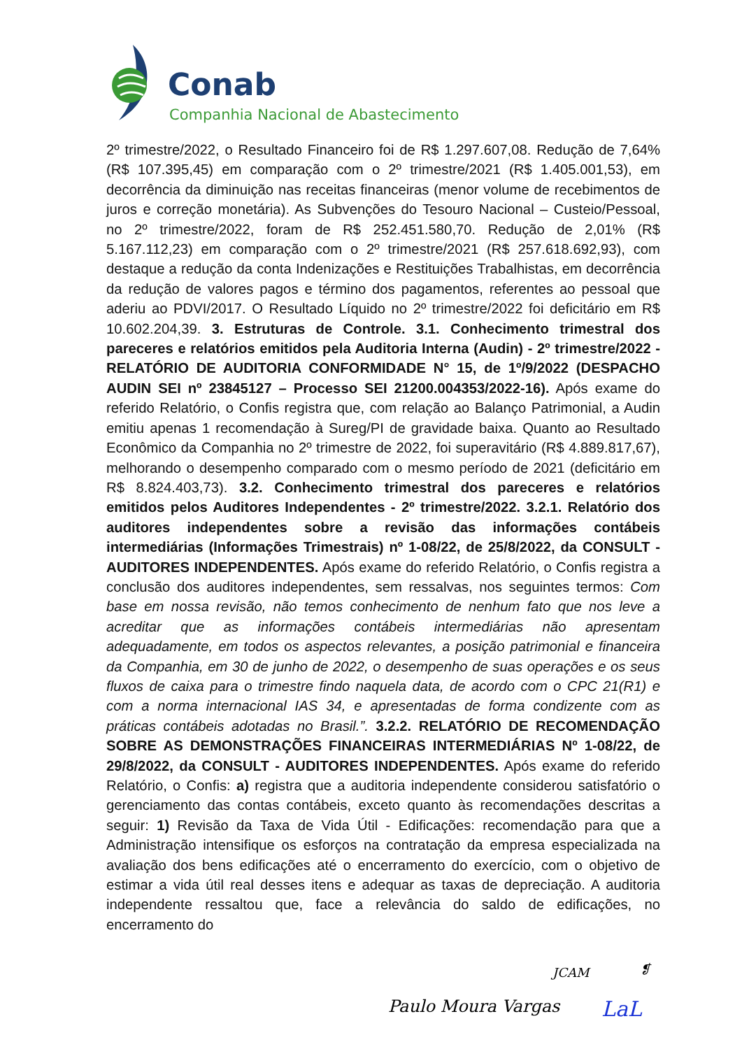Conab
Companhia Nacional de Abastecimento
2º trimestre/2022, o Resultado Financeiro foi de R$ 1.297.607,08. Redução de 7,64% (R$ 107.395,45) em comparação com o 2º trimestre/2021 (R$ 1.405.001,53), em decorrência da diminuição nas receitas financeiras (menor volume de recebimentos de juros e correção monetária). As Subvenções do Tesouro Nacional – Custeio/Pessoal, no 2º trimestre/2022, foram de R$ 252.451.580,70. Redução de 2,01% (R$ 5.167.112,23) em comparação com o 2º trimestre/2021 (R$ 257.618.692,93), com destaque a redução da conta Indenizações e Restituições Trabalhistas, em decorrência da redução de valores pagos e término dos pagamentos, referentes ao pessoal que aderiu ao PDVI/2017. O Resultado Líquido no 2º trimestre/2022 foi deficitário em R$ 10.602.204,39. 3. Estruturas de Controle. 3.1. Conhecimento trimestral dos pareceres e relatórios emitidos pela Auditoria Interna (Audin) - 2º trimestre/2022 - RELATÓRIO DE AUDITORIA CONFORMIDADE N° 15, de 1º/9/2022 (DESPACHO AUDIN SEI nº 23845127 – Processo SEI 21200.004353/2022-16). Após exame do referido Relatório, o Confis registra que, com relação ao Balanço Patrimonial, a Audin emitiu apenas 1 recomendação à Sureg/PI de gravidade baixa. Quanto ao Resultado Econômico da Companhia no 2º trimestre de 2022, foi superavitário (R$ 4.889.817,67), melhorando o desempenho comparado com o mesmo período de 2021 (deficitário em R$ 8.824.403,73). 3.2. Conhecimento trimestral dos pareceres e relatórios emitidos pelos Auditores Independentes - 2º trimestre/2022. 3.2.1. Relatório dos auditores independentes sobre a revisão das informações contábeis intermediárias (Informações Trimestrais) nº 1-08/22, de 25/8/2022, da CONSULT - AUDITORES INDEPENDENTES. Após exame do referido Relatório, o Confis registra a conclusão dos auditores independentes, sem ressalvas, nos seguintes termos: Com base em nossa revisão, não temos conhecimento de nenhum fato que nos leve a acreditar que as informações contábeis intermediárias não apresentam adequadamente, em todos os aspectos relevantes, a posição patrimonial e financeira da Companhia, em 30 de junho de 2022, o desempenho de suas operações e os seus fluxos de caixa para o trimestre findo naquela data, de acordo com o CPC 21(R1) e com a norma internacional IAS 34, e apresentadas de forma condizente com as práticas contábeis adotadas no Brasil.”. 3.2.2. RELATÓRIO DE RECOMENDAÇÃO SOBRE AS DEMONSTRAÇÕES FINANCEIRAS INTERMEDIÁRIAS Nº 1-08/22, de 29/8/2022, da CONSULT - AUDITORES INDEPENDENTES. Após exame do referido Relatório, o Confis: a) registra que a auditoria independente considerou satisfatório o gerenciamento das contas contábeis, exceto quanto às recomendações descritas a seguir: 1) Revisão da Taxa de Vida Útil - Edificações: recomendação para que a Administração intensifique os esforços na contratação da empresa especializada na avaliação dos bens edificações até o encerramento do exercício, com o objetivo de estimar a vida útil real desses itens e adequar as taxas de depreciação. A auditoria independente ressaltou que, face a relevância do saldo de edificações, no encerramento do
JCAM ❡
Paulo Moura Vargas LaL